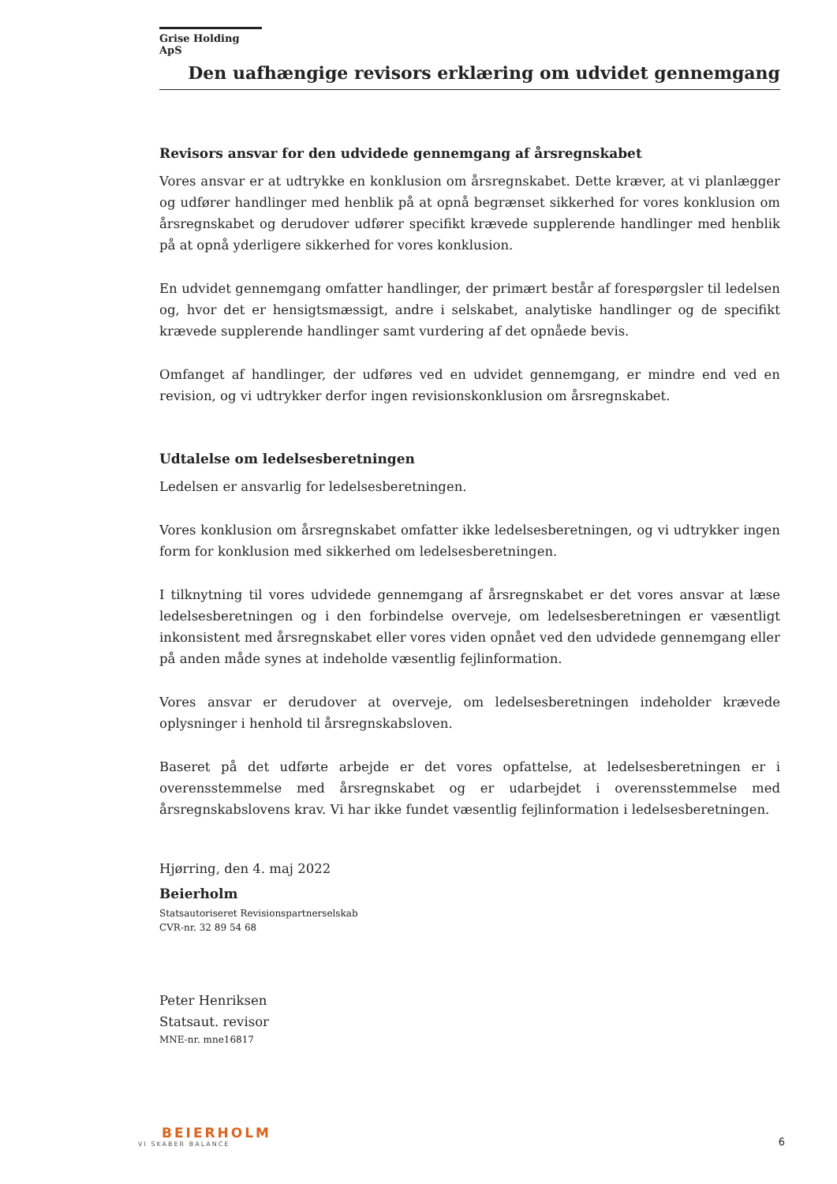Grise Holding ApS
Den uafhængige revisors erklæring om udvidet gennemgang
Revisors ansvar for den udvidede gennemgang af årsregnskabet
Vores ansvar er at udtrykke en konklusion om årsregnskabet. Dette kræver, at vi planlægger og udfører handlinger med henblik på at opnå begrænset sikkerhed for vores konklusion om årsregnskabet og derudover udfører specifikt krævede supplerende handlinger med henblik på at opnå yderligere sikkerhed for vores konklusion.
En udvidet gennemgang omfatter handlinger, der primært består af forespørgsler til ledelsen og, hvor det er hensigtsmæssigt, andre i selskabet, analytiske handlinger og de specifikt krævede supplerende handlinger samt vurdering af det opnåede bevis.
Omfanget af handlinger, der udføres ved en udvidet gennemgang, er mindre end ved en revision, og vi udtrykker derfor ingen revisionskonklusion om årsregnskabet.
Udtalelse om ledelsesberetningen
Ledelsen er ansvarlig for ledelsesberetningen.
Vores konklusion om årsregnskabet omfatter ikke ledelsesberetningen, og vi udtrykker ingen form for konklusion med sikkerhed om ledelsesberetningen.
I tilknytning til vores udvidede gennemgang af årsregnskabet er det vores ansvar at læse ledelsesberetningen og i den forbindelse overveje, om ledelsesberetningen er væsentligt inkonsistent med årsregnskabet eller vores viden opnået ved den udvidede gennemgang eller på anden måde synes at indeholde væsentlig fejlinformation.
Vores ansvar er derudover at overveje, om ledelsesberetningen indeholder krævede oplysninger i henhold til årsregnskabsloven.
Baseret på det udførte arbejde er det vores opfattelse, at ledelsesberetningen er i overensstemmelse med årsregnskabet og er udarbejdet i overensstemmelse med årsregnskabslovens krav. Vi har ikke fundet væsentlig fejlinformation i ledelsesberetningen.
Hjørring, den 4. maj 2022
Beierholm
Statsautoriseret Revisionspartnerselskab
CVR-nr. 32 89 54 68
Peter Henriksen
Statsaut. revisor
MNE-nr. mne16817
BEIERHOLM
VI SKABER BALANCE
6